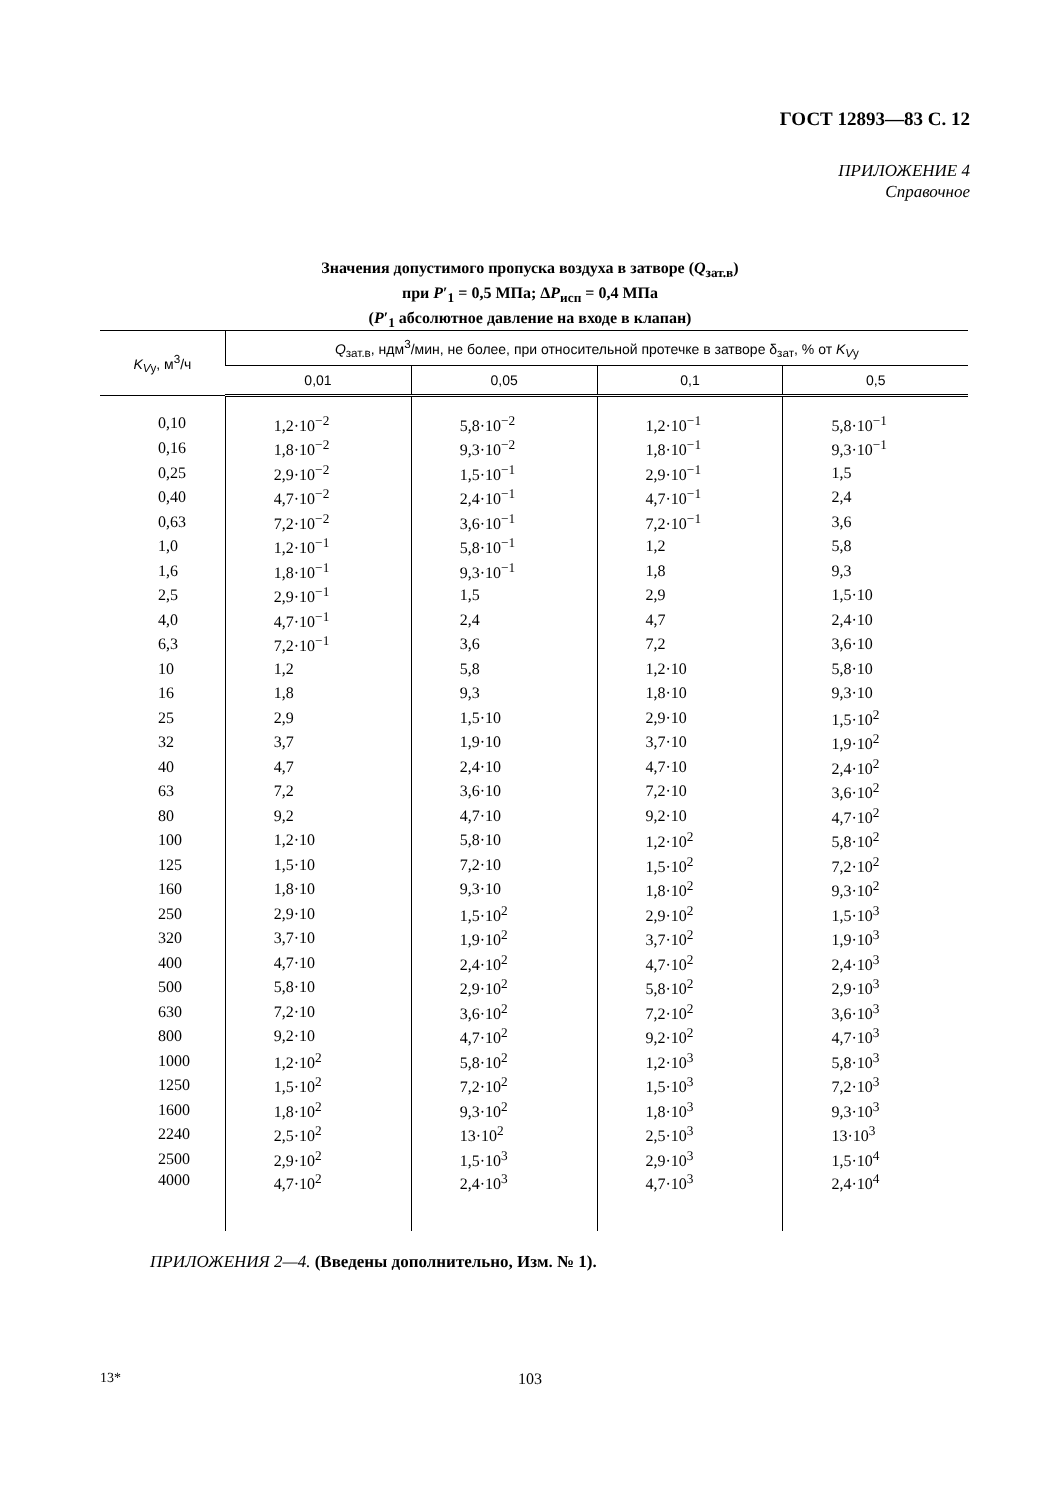ГОСТ 12893—83 С. 12
ПРИЛОЖЕНИЕ 4
Справочное
Значения допустимого пропуска воздуха в затворе (Q<sub>зат.в</sub>)
при P′<sub>1</sub> = 0,5 МПа; ΔP<sub>исп</sub> = 0,4 МПа
(P′<sub>1</sub> абсолютное давление на входе в клапан)
| K<sub>Vу</sub>, м<sup>3</sup>/ч | Q<sub>зат.в</sub>, ндм<sup>3</sup>/мин, не более, при относительной протечке в затворе δ<sub>зат</sub>, % от K<sub>Vу</sub> | | | |
| --- | --- | --- | --- | --- |
| | 0,01 | 0,05 | 0,1 | 0,5 |
| 0,10 | 1,2·10<sup>−2</sup> | 5,8·10<sup>−2</sup> | 1,2·10<sup>−1</sup> | 5,8·10<sup>−1</sup> |
| 0,16 | 1,8·10<sup>−2</sup> | 9,3·10<sup>−2</sup> | 1,8·10<sup>−1</sup> | 9,3·10<sup>−1</sup> |
| 0,25 | 2,9·10<sup>−2</sup> | 1,5·10<sup>−1</sup> | 2,9·10<sup>−1</sup> | 1,5 |
| 0,40 | 4,7·10<sup>−2</sup> | 2,4·10<sup>−1</sup> | 4,7·10<sup>−1</sup> | 2,4 |
| 0,63 | 7,2·10<sup>−2</sup> | 3,6·10<sup>−1</sup> | 7,2·10<sup>−1</sup> | 3,6 |
| 1,0 | 1,2·10<sup>−1</sup> | 5,8·10<sup>−1</sup> | 1,2 | 5,8 |
| 1,6 | 1,8·10<sup>−1</sup> | 9,3·10<sup>−1</sup> | 1,8 | 9,3 |
| 2,5 | 2,9·10<sup>−1</sup> | 1,5 | 2,9 | 1,5·10 |
| 4,0 | 4,7·10<sup>−1</sup> | 2,4 | 4,7 | 2,4·10 |
| 6,3 | 7,2·10<sup>−1</sup> | 3,6 | 7,2 | 3,6·10 |
| 10 | 1,2 | 5,8 | 1,2·10 | 5,8·10 |
| 16 | 1,8 | 9,3 | 1,8·10 | 9,3·10 |
| 25 | 2,9 | 1,5·10 | 2,9·10 | 1,5·10<sup>2</sup> |
| 32 | 3,7 | 1,9·10 | 3,7·10 | 1,9·10<sup>2</sup> |
| 40 | 4,7 | 2,4·10 | 4,7·10 | 2,4·10<sup>2</sup> |
| 63 | 7,2 | 3,6·10 | 7,2·10 | 3,6·10<sup>2</sup> |
| 80 | 9,2 | 4,7·10 | 9,2·10 | 4,7·10<sup>2</sup> |
| 100 | 1,2·10 | 5,8·10 | 1,2·10<sup>2</sup> | 5,8·10<sup>2</sup> |
| 125 | 1,5·10 | 7,2·10 | 1,5·10<sup>2</sup> | 7,2·10<sup>2</sup> |
| 160 | 1,8·10 | 9,3·10 | 1,8·10<sup>2</sup> | 9,3·10<sup>2</sup> |
| 250 | 2,9·10 | 1,5·10<sup>2</sup> | 2,9·10<sup>2</sup> | 1,5·10<sup>3</sup> |
| 320 | 3,7·10 | 1,9·10<sup>2</sup> | 3,7·10<sup>2</sup> | 1,9·10<sup>3</sup> |
| 400 | 4,7·10 | 2,4·10<sup>2</sup> | 4,7·10<sup>2</sup> | 2,4·10<sup>3</sup> |
| 500 | 5,8·10 | 2,9·10<sup>2</sup> | 5,8·10<sup>2</sup> | 2,9·10<sup>3</sup> |
| 630 | 7,2·10 | 3,6·10<sup>2</sup> | 7,2·10<sup>2</sup> | 3,6·10<sup>3</sup> |
| 800 | 9,2·10 | 4,7·10<sup>2</sup> | 9,2·10<sup>2</sup> | 4,7·10<sup>3</sup> |
| 1000 | 1,2·10<sup>2</sup> | 5,8·10<sup>2</sup> | 1,2·10<sup>3</sup> | 5,8·10<sup>3</sup> |
| 1250 | 1,5·10<sup>2</sup> | 7,2·10<sup>2</sup> | 1,5·10<sup>3</sup> | 7,2·10<sup>3</sup> |
| 1600 | 1,8·10<sup>2</sup> | 9,3·10<sup>2</sup> | 1,8·10<sup>3</sup> | 9,3·10<sup>3</sup> |
| 2240 | 2,5·10<sup>2</sup> | 13·10<sup>2</sup> | 2,5·10<sup>3</sup> | 13·10<sup>3</sup> |
| 2500 | 2,9·10<sup>2</sup> | 1,5·10<sup>3</sup> | 2,9·10<sup>3</sup> | 1,5·10<sup>4</sup> |
| 4000 | 4,7·10<sup>2</sup> | 2,4·10<sup>3</sup> | 4,7·10<sup>3</sup> | 2,4·10<sup>4</sup> |
ПРИЛОЖЕНИЯ 2—4. (Введены дополнительно, Изм. № 1).
13*
103